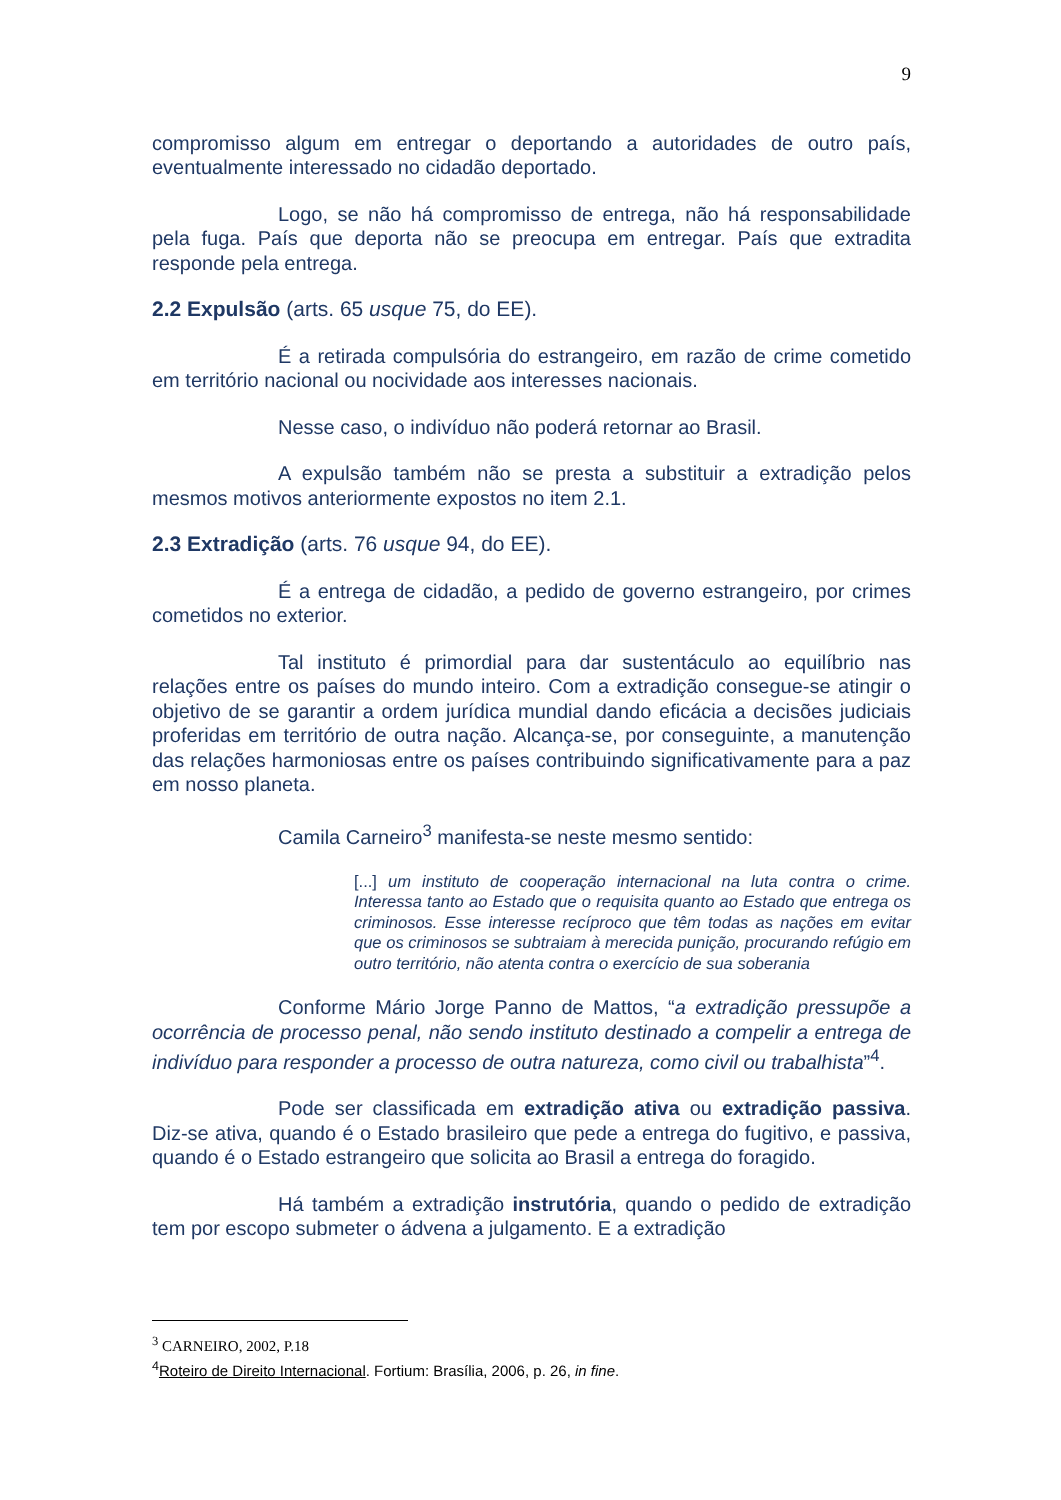9
compromisso algum em entregar o deportando a autoridades de outro país, eventualmente interessado no cidadão deportado.
Logo, se não há compromisso de entrega, não há responsabilidade pela fuga. País que deporta não se preocupa em entregar. País que extradita responde pela entrega.
2.2 Expulsão (arts. 65 usque 75, do EE).
É a retirada compulsória do estrangeiro, em razão de crime cometido em território nacional ou nocividade aos interesses nacionais.
Nesse caso, o indivíduo não poderá retornar ao Brasil.
A expulsão também não se presta a substituir a extradição pelos mesmos motivos anteriormente expostos no item 2.1.
2.3 Extradição (arts. 76 usque 94, do EE).
É a entrega de cidadão, a pedido de governo estrangeiro, por crimes cometidos no exterior.
Tal instituto é primordial para dar sustentáculo ao equilíbrio nas relações entre os países do mundo inteiro. Com a extradição consegue-se atingir o objetivo de se garantir a ordem jurídica mundial dando eficácia a decisões judiciais proferidas em território de outra nação. Alcança-se, por conseguinte, a manutenção das relações harmoniosas entre os países contribuindo significativamente para a paz em nosso planeta.
Camila Carneiro<sup>3</sup> manifesta-se neste mesmo sentido:
[...] um instituto de cooperação internacional na luta contra o crime. Interessa tanto ao Estado que o requisita quanto ao Estado que entrega os criminosos. Esse interesse recíproco que têm todas as nações em evitar que os criminosos se subtraiam à merecida punição, procurando refúgio em outro território, não atenta contra o exercício de sua soberania
Conforme Mário Jorge Panno de Mattos, “a extradição pressupõe a ocorrência de processo penal, não sendo instituto destinado a compelir a entrega de indivíduo para responder a processo de outra natureza, como civil ou trabalhista”<sup>4</sup>.
Pode ser classificada em extradição ativa ou extradição passiva. Diz-se ativa, quando é o Estado brasileiro que pede a entrega do fugitivo, e passiva, quando é o Estado estrangeiro que solicita ao Brasil a entrega do foragido.
Há também a extradição instrutória, quando o pedido de extradição tem por escopo submeter o ádvena a julgamento. E a extradição
<sup>3</sup> CARNEIRO, 2002, P.18
<sup>4</sup> Roteiro de Direito Internacional. Fortium: Brasília, 2006, p. 26, in fine.